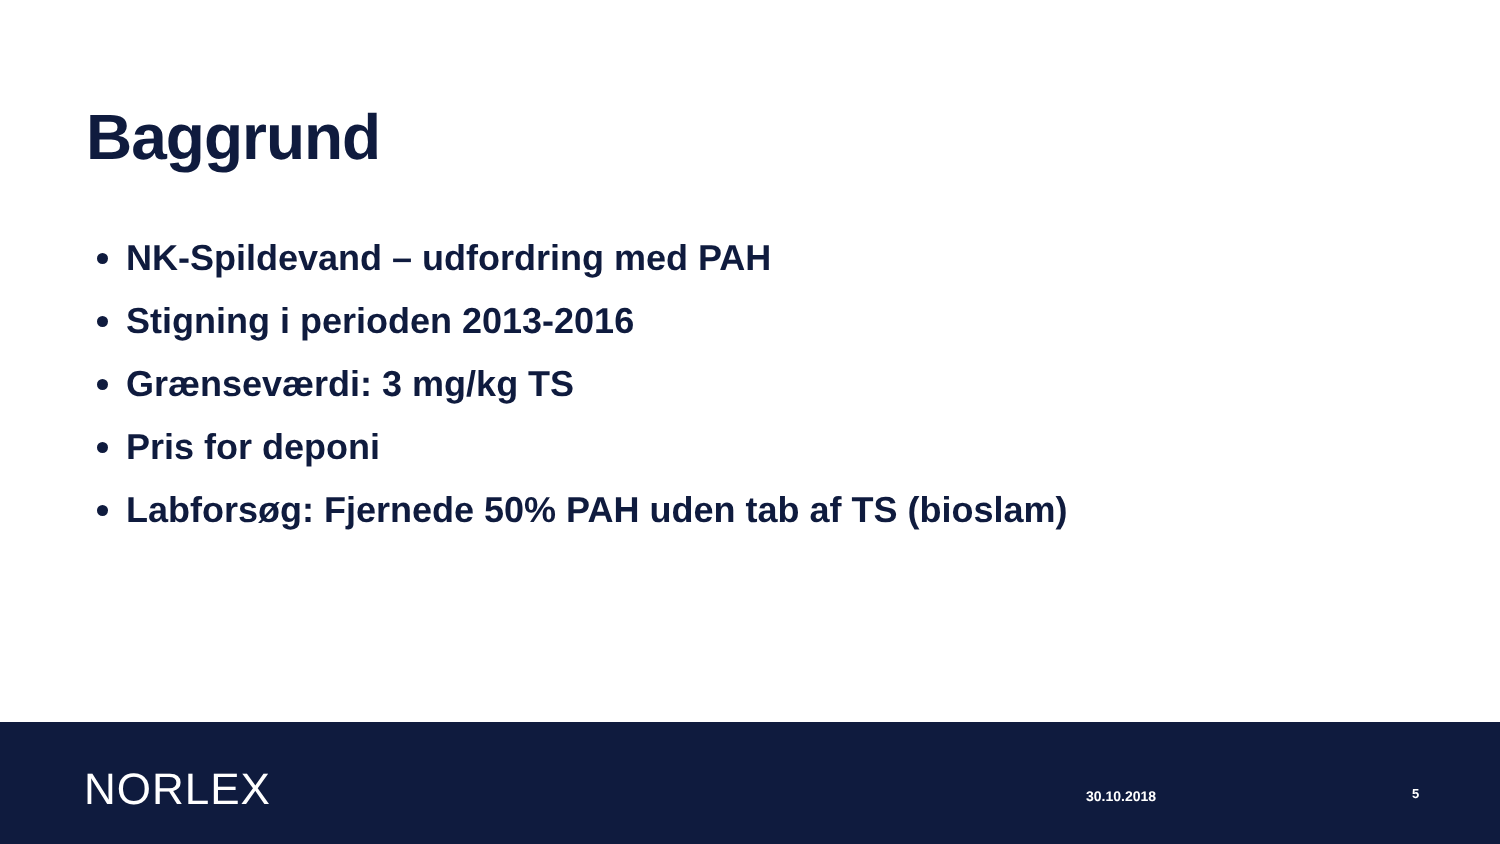Baggrund
NK-Spildevand – udfordring med PAH
Stigning i perioden 2013-2016
Grænseværdi: 3 mg/kg TS
Pris for deponi
Labforsøg: Fjernede 50% PAH uden tab af TS (bioslam)
NORLEX 30.10.2018 5